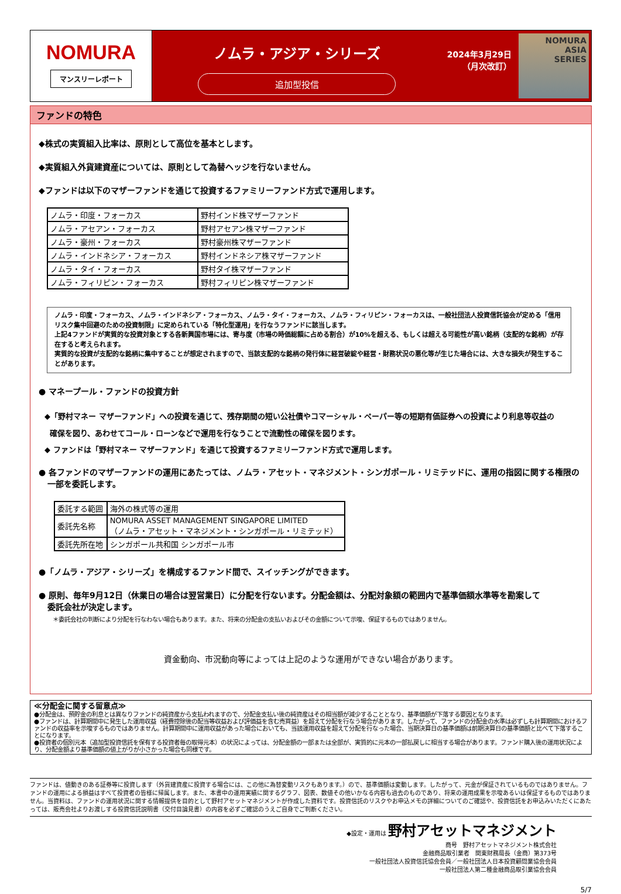NOMURA
マンスリーレポート
ノムラ・アジア・シリーズ
追加型投信
2024年3月29日
（月次改訂）
NOMURA
ASIA
SERIES
ファンドの特色
◆株式の実質組入比率は、原則として高位を基本とします。
◆実質組入外貨建資産については、原則として為替ヘッジを行ないません。
◆ファンドは以下のマザーファンドを通じて投資するファミリーファンド方式で運用します。
| ノムラ・印度・フォーカス | 野村インド株マザーファンド |
| ノムラ・アセアン・フォーカス | 野村アセアン株マザーファンド |
| ノムラ・豪州・フォーカス | 野村豪州株マザーファンド |
| ノムラ・インドネシア・フォーカス | 野村インドネシア株マザーファンド |
| ノムラ・タイ・フォーカス | 野村タイ株マザーファンド |
| ノムラ・フィリピン・フォーカス | 野村フィリピン株マザーファンド |
ノムラ・印度・フォーカス、ノムラ・インドネシア・フォーカス、ノムラ・タイ・フォーカス、ノムラ・フィリピン・フォーカスは、一般社団法人投資信託協会が定める「信用リスク集中回避のための投資制限」に定められている「特化型運用」を行なうファンドに該当します。
上記4ファンドが実質的な投資対象とする各新興国市場には、寄与度（市場の時価総額に占める割合）が10%を超える、もしくは超える可能性が高い銘柄（支配的な銘柄）が存在すると考えられます。
実質的な投資が支配的な銘柄に集中することが想定されますので、当該支配的な銘柄の発行体に経営破綻や経営・財務状況の悪化等が生じた場合には、大きな損失が発生することがあります。
● マネープール・ファンドの投資方針
◆「野村マネー マザーファンド」への投資を通じて、残存期間の短い公社債やコマーシャル・ペーパー等の短期有価証券への投資により利息等収益の
確保を図り、あわせてコール・ローンなどで運用を行なうことで流動性の確保を図ります。
◆ ファンドは「野村マネー マザーファンド」を通じて投資するファミリーファンド方式で運用します。
● 各ファンドのマザーファンドの運用にあたっては、ノムラ・アセット・マネジメント・シンガポール・リミテッドに、運用の指図に関する権限の
一部を委託します。
| 委託する範囲 | 海外の株式等の運用 |
| 委託先名称 | NOMURA ASSET MANAGEMENT SINGAPORE LIMITED （ノムラ・アセット・マネジメント・シンガポール・リミテッド） |
| 委託先所在地 | シンガポール共和国 シンガポール市 |
●「ノムラ・アジア・シリーズ」を構成するファンド間で、スイッチングができます。
● 原則、毎年9月12日（休業日の場合は翌営業日）に分配を行ないます。分配金額は、分配対象額の範囲内で基準価額水準等を勘案して
委託会社が決定します。
＊委託会社の判断により分配を行なわない場合もあります。また、将来の分配金の支払いおよびその金額について示唆、保証するものではありません。
資金動向、市況動向等によっては上記のような運用ができない場合があります。
≪分配金に関する留意点≫
●分配金は、預貯金の利息とは異なりファンドの純資産から支払われますので、分配金支払い後の純資産はその相当額が減少することとなり、基準価額が下落する要因となります。
●ファンドは、計算期間中に発生した運用収益（経費控除後の配当等収益および評価益を含む売買益）を超えて分配を行なう場合があります。したがって、ファンドの分配金の水準は必ずしも計算期間におけるファンドの収益率を示唆するものではありません。計算期間中に運用収益があった場合においても、当該運用収益を超えて分配を行なった場合、当期決算日の基準価額は前期決算日の基準価額と比べて下落することになります。
●投資者の個別元本（追加型投資信託を保有する投資者毎の取得元本）の状況によっては、分配金額の一部または全部が、実質的に元本の一部払戻しに相当する場合があります。ファンド購入後の運用状況により、分配金額より基準価額の値上がりが小さかった場合も同様です。
ファンドは、値動きのある証券等に投資します（外貨建資産に投資する場合には、この他に為替変動リスクもあります。）ので、基準価額は変動します。したがって、元金が保証されているものではありません。ファンドの運用による損益はすべて投資者の皆様に帰属します。また、本書中の運用実績に関するグラフ、図表、数値その他いかなる内容も過去のものであり、将来の運用成果を示唆あるいは保証するものではありません。当資料は、ファンドの運用状況に関する情報提供を目的として野村アセットマネジメントが作成した資料です。投資信託のリスクやお申込メモの詳細についてのご確認や、投資信託をお申込みいただくにあたっては、販売会社よりお渡しする投資信託説明書（交付目論見書）の内容を必ずご確認のうえご自身でご判断ください。
◆設定・運用は 野村アセットマネジメント
商号　野村アセットマネジメント株式会社
金融商品取引業者　関東財務局長（金商）第373号
一般社団法人投資信託協会会員／一般社団法人日本投資顧問業協会会員
一般社団法人第二種金融商品取引業協会会員
5/7